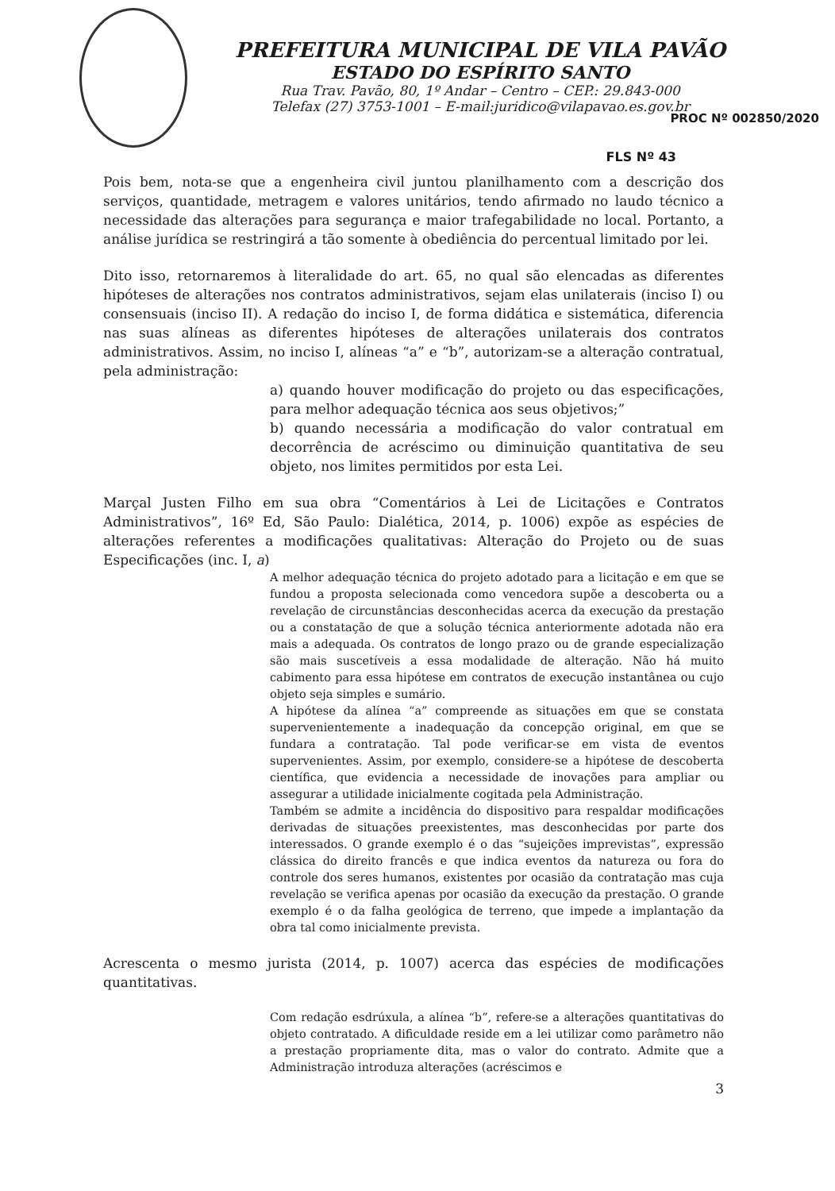PREFEITURA MUNICIPAL DE VILA PAVÃO
ESTADO DO ESPÍRITO SANTO
Rua Trav. Pavão, 80, 1º Andar – Centro – CEP.: 29.843-000
Telefax (27) 3753-1001 – E-mail:juridico@vilapavao.es.gov.br
PROC Nº 002850/2020
FLS Nº 43
Pois bem, nota-se que a engenheira civil juntou planilhamento com a descrição dos serviços, quantidade, metragem e valores unitários, tendo afirmado no laudo técnico a necessidade das alterações para segurança e maior trafegabilidade no local. Portanto, a análise jurídica se restringirá a tão somente à obediência do percentual limitado por lei.
Dito isso, retornaremos à literalidade do art. 65, no qual são elencadas as diferentes hipóteses de alterações nos contratos administrativos, sejam elas unilaterais (inciso I) ou consensuais (inciso II). A redação do inciso I, de forma didática e sistemática, diferencia nas suas alíneas as diferentes hipóteses de alterações unilaterais dos contratos administrativos. Assim, no inciso I, alíneas “a” e “b”, autorizam-se a alteração contratual, pela administração:
a) quando houver modificação do projeto ou das especificações, para melhor adequação técnica aos seus objetivos;”
b) quando necessária a modificação do valor contratual em decorrência de acréscimo ou diminuição quantitativa de seu objeto, nos limites permitidos por esta Lei.
Marçal Justen Filho em sua obra “Comentários à Lei de Licitações e Contratos Administrativos”, 16º Ed, São Paulo: Dialética, 2014, p. 1006) expõe as espécies de alterações referentes a modificações qualitativas: Alteração do Projeto ou de suas Especificações (inc. I, a)
A melhor adequação técnica do projeto adotado para a licitação e em que se fundou a proposta selecionada como vencedora supõe a descoberta ou a revelação de circunstâncias desconhecidas acerca da execução da prestação ou a constatação de que a solução técnica anteriormente adotada não era mais a adequada. Os contratos de longo prazo ou de grande especialização são mais suscetíveis a essa modalidade de alteração. Não há muito cabimento para essa hipótese em contratos de execução instantânea ou cujo objeto seja simples e sumário.
A hipótese da alínea “a” compreende as situações em que se constata supervenientemente a inadequação da concepção original, em que se fundara a contratação. Tal pode verificar-se em vista de eventos supervenientes. Assim, por exemplo, considere-se a hipótese de descoberta científica, que evidencia a necessidade de inovações para ampliar ou assegurar a utilidade inicialmente cogitada pela Administração.
Também se admite a incidência do dispositivo para respaldar modificações derivadas de situações preexistentes, mas desconhecidas por parte dos interessados. O grande exemplo é o das “sujeições imprevistas”, expressão clássica do direito francês e que indica eventos da natureza ou fora do controle dos seres humanos, existentes por ocasião da contratação mas cuja revelação se verifica apenas por ocasião da execução da prestação. O grande exemplo é o da falha geológica de terreno, que impede a implantação da obra tal como inicialmente prevista.
Acrescenta o mesmo jurista (2014, p. 1007) acerca das espécies de modificações quantitativas.
Com redação esdrúxula, a alínea “b”, refere-se a alterações quantitativas do objeto contratado. A dificuldade reside em a lei utilizar como parâmetro não a prestação propriamente dita, mas o valor do contrato. Admite que a Administração introduza alterações (acréscimos e
3